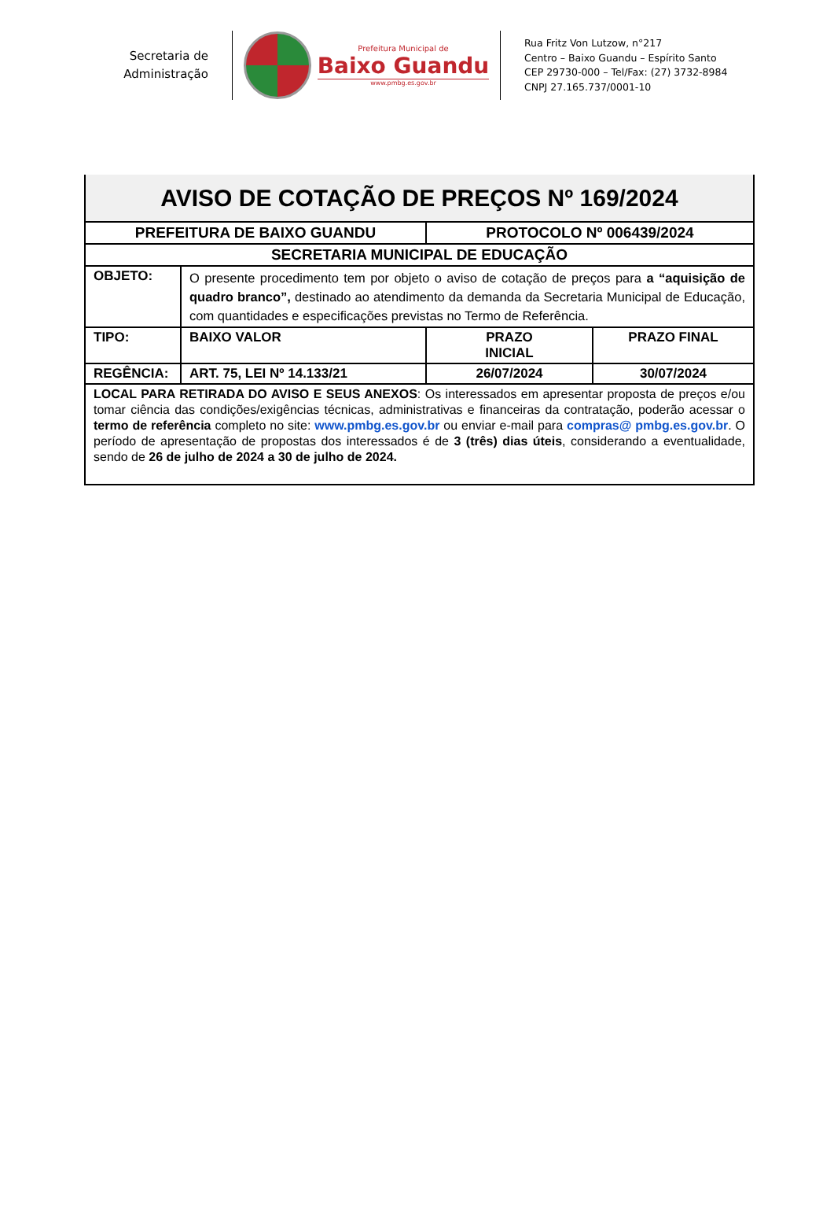Secretaria de
Administração
Prefeitura Municipal de
Baixo Guandu
www.pmbg.es.gov.br
Rua Fritz Von Lutzow, n°217
Centro – Baixo Guandu – Espírito Santo
CEP 29730-000 – Tel/Fax: (27) 3732-8984
CNPJ 27.165.737/0001-10
| AVISO DE COTAÇÃO DE PREÇOS Nº 169/2024 | | | |
| PREFEITURA DE BAIXO GUANDU | | PROTOCOLO Nº 006439/2024 | |
| SECRETARIA MUNICIPAL DE EDUCAÇÃO | | | |
| OBJETO: | O presente procedimento tem por objeto o aviso de cotação de preços para a “aquisição de quadro branco”, destinado ao atendimento da demanda da Secretaria Municipal de Educação, com quantidades e especificações previstas no Termo de Referência. | | |
| TIPO: | BAIXO VALOR | PRAZO INICIAL | PRAZO FINAL |
| REGÊNCIA: | ART. 75, LEI Nº 14.133/21 | 26/07/2024 | 30/07/2024 |
| LOCAL PARA RETIRADA DO AVISO E SEUS ANEXOS : Os interessados em apresentar proposta de preços e/ou tomar ciência das condições/exigências técnicas, administrativas e financeiras da contratação, poderão acessar o termo de referência completo no site: www.pmbg.es.gov.br ou enviar e-mail para compras@ pmbg.es.gov.br . O período de apresentação de propostas dos interessados é de 3 (três) dias úteis , considerando a eventualidade, sendo de 26 de julho de 2024 a 30 de julho de 2024. | | | |